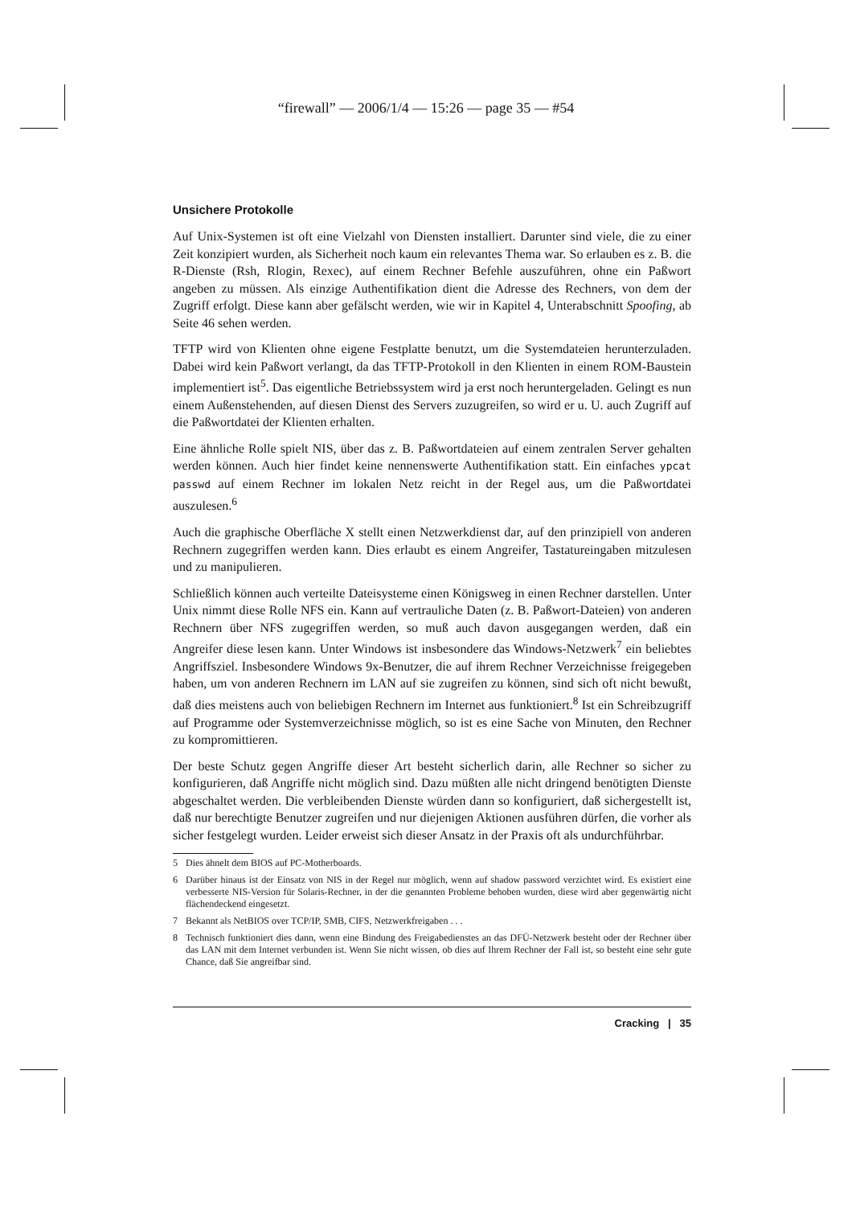“firewall” — 2006/1/4 — 15:26 — page 35 — #54
Unsichere Protokolle
Auf Unix-Systemen ist oft eine Vielzahl von Diensten installiert. Darunter sind viele, die zu einer Zeit konzipiert wurden, als Sicherheit noch kaum ein relevantes Thema war. So erlauben es z. B. die R-Dienste (Rsh, Rlogin, Rexec), auf einem Rechner Befehle auszuführen, ohne ein Paßwort angeben zu müssen. Als einzige Authentifikation dient die Adresse des Rechners, von dem der Zugriff erfolgt. Diese kann aber gefälscht werden, wie wir in Kapitel 4, Unterabschnitt Spoofing, ab Seite 46 sehen werden.
TFTP wird von Klienten ohne eigene Festplatte benutzt, um die Systemdateien herunterzuladen. Dabei wird kein Paßwort verlangt, da das TFTP-Protokoll in den Klienten in einem ROM-Baustein implementiert ist<sup>5</sup>. Das eigentliche Betriebssystem wird ja erst noch heruntergeladen. Gelingt es nun einem Außenstehenden, auf diesen Dienst des Servers zuzugreifen, so wird er u. U. auch Zugriff auf die Paßwortdatei der Klienten erhalten.
Eine ähnliche Rolle spielt NIS, über das z. B. Paßwortdateien auf einem zentralen Server gehalten werden können. Auch hier findet keine nennenswerte Authentifikation statt. Ein einfaches ypcat passwd auf einem Rechner im lokalen Netz reicht in der Regel aus, um die Paßwortdatei auszulesen.<sup>6</sup>
Auch die graphische Oberfläche X stellt einen Netzwerkdienst dar, auf den prinzipiell von anderen Rechnern zugegriffen werden kann. Dies erlaubt es einem Angreifer, Tastatureingaben mitzulesen und zu manipulieren.
Schließlich können auch verteilte Dateisysteme einen Königsweg in einen Rechner darstellen. Unter Unix nimmt diese Rolle NFS ein. Kann auf vertrauliche Daten (z. B. Paßwort-Dateien) von anderen Rechnern über NFS zugegriffen werden, so muß auch davon ausgegangen werden, daß ein Angreifer diese lesen kann. Unter Windows ist insbesondere das Windows-Netzwerk<sup>7</sup> ein beliebtes Angriffsziel. Insbesondere Windows 9x-Benutzer, die auf ihrem Rechner Verzeichnisse freigegeben haben, um von anderen Rechnern im LAN auf sie zugreifen zu können, sind sich oft nicht bewußt, daß dies meistens auch von beliebigen Rechnern im Internet aus funktioniert.<sup>8</sup> Ist ein Schreibzugriff auf Programme oder Systemverzeichnisse möglich, so ist es eine Sache von Minuten, den Rechner zu kompromittieren.
Der beste Schutz gegen Angriffe dieser Art besteht sicherlich darin, alle Rechner so sicher zu konfigurieren, daß Angriffe nicht möglich sind. Dazu müßten alle nicht dringend benötigten Dienste abgeschaltet werden. Die verbleibenden Dienste würden dann so konfiguriert, daß sichergestellt ist, daß nur berechtigte Benutzer zugreifen und nur diejenigen Aktionen ausführen dürfen, die vorher als sicher festgelegt wurden. Leider erweist sich dieser Ansatz in der Praxis oft als undurchführbar.
5 Dies ähnelt dem BIOS auf PC-Motherboards.
6 Darüber hinaus ist der Einsatz von NIS in der Regel nur möglich, wenn auf shadow password verzichtet wird. Es existiert eine verbesserte NIS-Version für Solaris-Rechner, in der die genannten Probleme behoben wurden, diese wird aber gegenwärtig nicht flächendeckend eingesetzt.
7 Bekannt als NetBIOS over TCP/IP, SMB, CIFS, Netzwerkfreigaben . . .
8 Technisch funktioniert dies dann, wenn eine Bindung des Freigabedienstes an das DFÜ-Netzwerk besteht oder der Rechner über das LAN mit dem Internet verbunden ist. Wenn Sie nicht wissen, ob dies auf Ihrem Rechner der Fall ist, so besteht eine sehr gute Chance, daß Sie angreifbar sind.
Cracking | 35